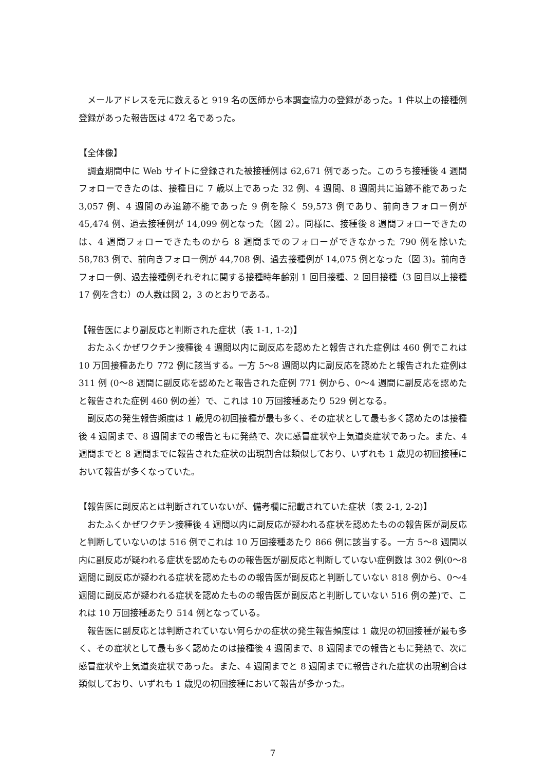メールアドレスを元に数えると 919 名の医師から本調査協力の登録があった。1 件以上の接種例登録があった報告医は 472 名であった。
【全体像】
調査期間中に Web サイトに登録された被接種例は 62,671 例であった。このうち接種後 4 週間フォローできたのは、接種日に 7 歳以上であった 32 例、4 週間、8 週間共に追跡不能であった 3,057 例、4 週間のみ追跡不能であった 9 例を除く 59,573 例であり、前向きフォロー例が 45,474 例、過去接種例が 14,099 例となった（図 2）。同様に、接種後 8 週間フォローできたのは、4 週間フォローできたものから 8 週間までのフォローができなかった 790 例を除いた 58,783 例で、前向きフォロー例が 44,708 例、過去接種例が 14,075 例となった（図 3)。前向きフォロー例、過去接種例それぞれに関する接種時年齢別 1 回目接種、2 回目接種（3 回目以上接種 17 例を含む）の人数は図 2，3 のとおりである。
【報告医により副反応と判断された症状（表 1-1, 1-2)】
おたふくかぜワクチン接種後 4 週間以内に副反応を認めたと報告された症例は 460 例でこれは 10 万回接種あたり 772 例に該当する。一方 5〜8 週間以内に副反応を認めたと報告された症例は 311 例 (0〜8 週間に副反応を認めたと報告された症例 771 例から、0〜4 週間に副反応を認めたと報告された症例 460 例の差）で、これは 10 万回接種あたり 529 例となる。
副反応の発生報告頻度は 1 歳児の初回接種が最も多く、その症状として最も多く認めたのは接種後 4 週間まで、8 週間までの報告ともに発熱で、次に感冒症状や上気道炎症状であった。また、4 週間までと 8 週間までに報告された症状の出現割合は類似しており、いずれも 1 歳児の初回接種において報告が多くなっていた。
【報告医に副反応とは判断されていないが、備考欄に記載されていた症状（表 2-1, 2-2)】
おたふくかぜワクチン接種後 4 週間以内に副反応が疑われる症状を認めたものの報告医が副反応と判断していないのは 516 例でこれは 10 万回接種あたり 866 例に該当する。一方 5〜8 週間以内に副反応が疑われる症状を認めたものの報告医が副反応と判断していない症例数は 302 例(0〜8 週間に副反応が疑われる症状を認めたものの報告医が副反応と判断していない 818 例から、0〜4 週間に副反応が疑われる症状を認めたものの報告医が副反応と判断していない 516 例の差)で、これは 10 万回接種あたり 514 例となっている。
報告医に副反応とは判断されていない何らかの症状の発生報告頻度は 1 歳児の初回接種が最も多く、その症状として最も多く認めたのは接種後 4 週間まで、8 週間までの報告ともに発熱で、次に感冒症状や上気道炎症状であった。また、4 週間までと 8 週間までに報告された症状の出現割合は類似しており、いずれも 1 歳児の初回接種において報告が多かった。
7